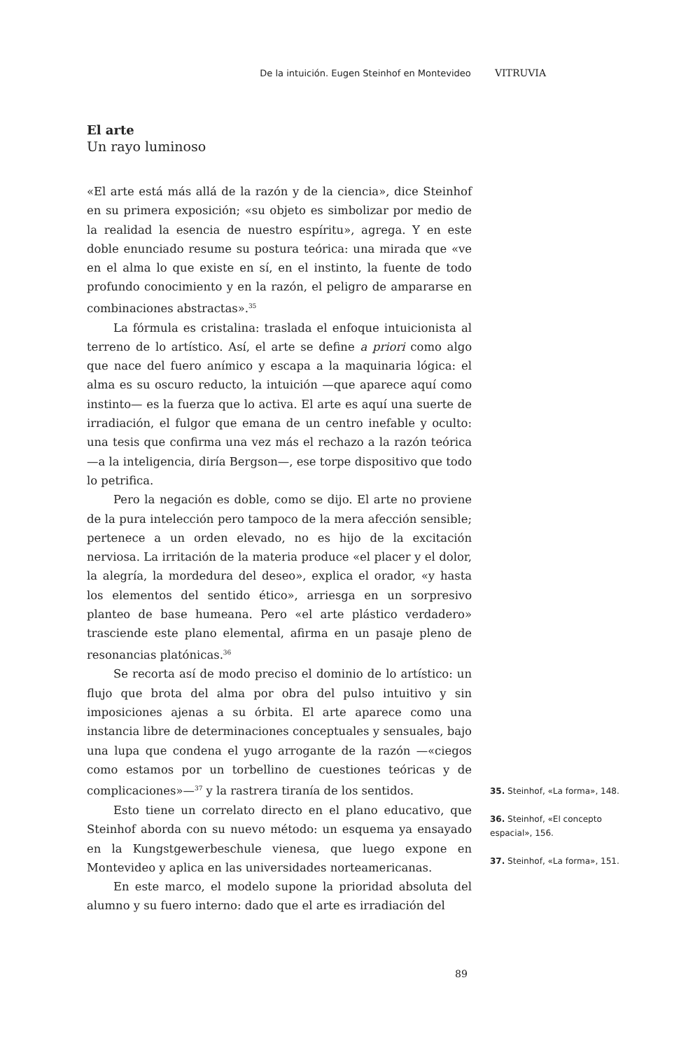De la intuición. Eugen Steinhof en Montevideo VITRUVIA
El arte
Un rayo luminoso
«El arte está más allá de la razón y de la ciencia», dice Steinhof en su primera exposición; «su objeto es simbolizar por medio de la realidad la esencia de nuestro espíritu», agrega. Y en este doble enunciado resume su postura teórica: una mirada que «ve en el alma lo que existe en sí, en el instinto, la fuente de todo profundo conocimiento y en la razón, el peligro de ampararse en combinaciones abstractas».<sup>35</sup>
La fórmula es cristalina: traslada el enfoque intuicionista al terreno de lo artístico. Así, el arte se define a priori como algo que nace del fuero anímico y escapa a la maquinaria lógica: el alma es su oscuro reducto, la intuición —que aparece aquí como instinto— es la fuerza que lo activa. El arte es aquí una suerte de irradiación, el fulgor que emana de un centro inefable y oculto: una tesis que confirma una vez más el rechazo a la razón teórica —a la inteligencia, diría Bergson—, ese torpe dispositivo que todo lo petrifica.
Pero la negación es doble, como se dijo. El arte no proviene de la pura intelección pero tampoco de la mera afección sensible; pertenece a un orden elevado, no es hijo de la excitación nerviosa. La irritación de la materia produce «el placer y el dolor, la alegría, la mordedura del deseo», explica el orador, «y hasta los elementos del sentido ético», arriesga en un sorpresivo planteo de base humeana. Pero «el arte plástico verdadero» trasciende este plano elemental, afirma en un pasaje pleno de resonancias platónicas.<sup>36</sup>
Se recorta así de modo preciso el dominio de lo artístico: un flujo que brota del alma por obra del pulso intuitivo y sin imposiciones ajenas a su órbita. El arte aparece como una instancia libre de determinaciones conceptuales y sensuales, bajo una lupa que condena el yugo arrogante de la razón —«ciegos como estamos por un torbellino de cuestiones teóricas y de complicaciones»—<sup>37</sup> y la rastrera tiranía de los sentidos.
Esto tiene un correlato directo en el plano educativo, que Steinhof aborda con su nuevo método: un esquema ya ensayado en la Kungstgewerbeschule vienesa, que luego expone en Montevideo y aplica en las universidades norteamericanas.
En este marco, el modelo supone la prioridad absoluta del alumno y su fuero interno: dado que el arte es irradiación del
35. Steinhof, «La forma», 148.
36. Steinhof, «El concepto espacial», 156.
37. Steinhof, «La forma», 151.
89